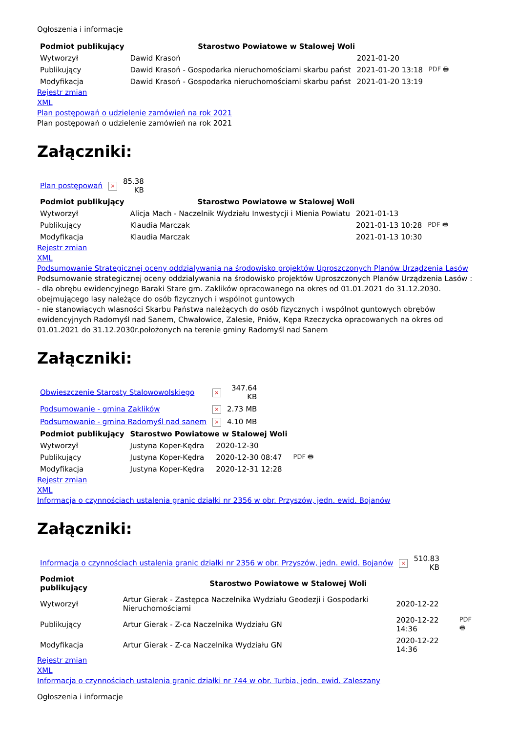Ogłoszenia i informacje
| Podmiot publikujący | Starostwo Powiatowe w Stalowej Woli | | |
| Wytworzył | Dawid Krasoń | 2021-01-20 | PDF 🖶 |
| Publikujący | Dawid Krasoń - Gospodarka nieruchomościami skarbu państ | 2021-01-20 13:18 | |
| Modyfikacja | Dawid Krasoń - Gospodarka nieruchomościami skarbu państ | 2021-01-20 13:19 | |
Rejestr zmian
XML
Plan postępowań o udzielenie zamówień na rok 2021
Plan postępowań o udzielenie zamówień na rok 2021
Załączniki:
| Plan postępowań | × | 85.38 KB |
| Podmiot publikujący | Starostwo Powiatowe w Stalowej Woli | | |
| Wytworzył | Alicja Mach - Naczelnik Wydziału Inwestycji i Mienia Powiatu | 2021-01-13 | PDF 🖶 |
| Publikujący | Klaudia Marczak | 2021-01-13 10:28 | |
| Modyfikacja | Klaudia Marczak | 2021-01-13 10:30 | |
Rejestr zmian
XML
Podsumowanie Strategicznej oceny oddzialywania na środowisko projektów Uproszczonych Planów Urządzenia Lasów
Podsumowanie strategicznej oceny oddzialywania na środowisko projektów Uproszczonych Planów Urządzenia Lasów :
- dla obrębu ewidencyjnego Baraki Stare gm. Zaklików opracowanego na okres od 01.01.2021 do 31.12.2030. obejmującego lasy należące do osób fizycznych i wspólnot guntowych
- nie stanowiących wlasności Skarbu Państwa należących do osób fizycznych i wspólnot guntowych obrębów ewidencyjnych Radomyśl nad Sanem, Chwałowice, Zalesie, Pniów, Kępa Rzeczycka opracowanych na okres od 01.01.2021 do 31.12.2030r.położonych na terenie gminy Radomyśl nad Sanem
Załączniki:
| Obwieszczenie Starosty Stalowowolskiego | × | 347.64 KB |
| Podsumowanie - gmina Zaklików | × | 2.73 MB |
| Podsumowanie - gmina Radomyśl nad sanem | × | 4.10 MB |
| Podmiot publikujący | Starostwo Powiatowe w Stalowej Woli | | |
| Wytworzył | Justyna Koper-Kędra | 2020-12-30 | PDF 🖶 |
| Publikujący | Justyna Koper-Kędra | 2020-12-30 08:47 | |
| Modyfikacja | Justyna Koper-Kędra | 2020-12-31 12:28 | |
Rejestr zmian
XML
Informacja o czynnościach ustalenia granic działki nr 2356 w obr. Przyszów, jedn. ewid. Bojanów
Załączniki:
| Informacja o czynnościach ustalenia granic działki nr 2356 w obr. Przyszów, jedn. ewid. Bojanów | × | 510.83 KB |
| Podmiot publikujący | Starostwo Powiatowe w Stalowej Woli | | |
| Wytworzył | Artur Gierak - Zastępca Naczelnika Wydziału Geodezji i Gospodarki Nieruchomościami | 2020-12-22 | PDF 🖶 |
| Publikujący | Artur Gierak - Z-ca Naczelnika Wydziału GN | 2020-12-22 14:36 | |
| Modyfikacja | Artur Gierak - Z-ca Naczelnika Wydziału GN | 2020-12-22 14:36 | |
Rejestr zmian
XML
Informacja o czynnościach ustalenia granic działki nr 744 w obr. Turbia, jedn. ewid. Zaleszany
Ogłoszenia i informacje